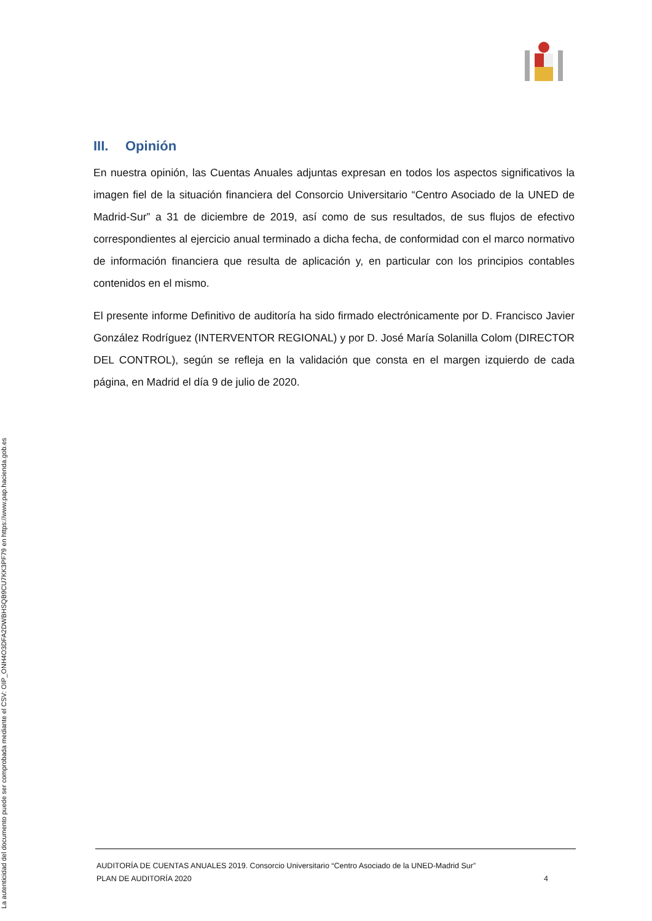III. Opinión
En nuestra opinión, las Cuentas Anuales adjuntas expresan en todos los aspectos significativos la imagen fiel de la situación financiera del Consorcio Universitario “Centro Asociado de la UNED de Madrid-Sur” a 31 de diciembre de 2019, así como de sus resultados, de sus flujos de efectivo correspondientes al ejercicio anual terminado a dicha fecha, de conformidad con el marco normativo de información financiera que resulta de aplicación y, en particular con los principios contables contenidos en el mismo.
El presente informe Definitivo de auditoría ha sido firmado electrónicamente por D. Francisco Javier González Rodríguez (INTERVENTOR REGIONAL) y por D. José María Solanilla Colom (DIRECTOR DEL CONTROL), según se refleja en la validación que consta en el margen izquierdo de cada página, en Madrid el día 9 de julio de 2020.
La autenticidad del documento puede ser comprobada mediante el CSV: OIP_ONH4O3DFA2DWBHSQB9CU7KK3PF79 en https://www.pap.hacienda.gob.es
AUDITORÍA DE CUENTAS ANUALES 2019. Consorcio Universitario “Centro Asociado de la UNED-Madrid Sur”
PLAN DE AUDITORÍA 2020 4